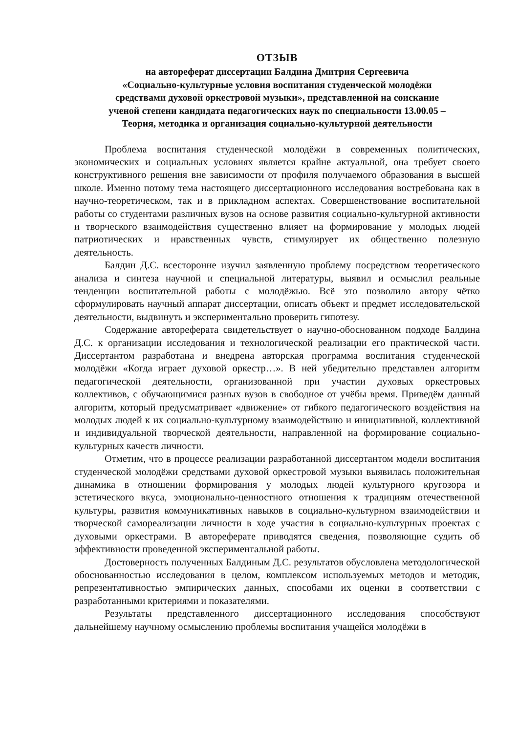ОТЗЫВ
на автореферат диссертации Балдина Дмитрия Сергеевича
«Социально-культурные условия воспитания студенческой молодёжи
средствами духовой оркестровой музыки», представленной на соискание
ученой степени кандидата педагогических наук по специальности 13.00.05 –
Теория, методика и организация социально-культурной деятельности
Проблема воспитания студенческой молодёжи в современных политических, экономических и социальных условиях является крайне актуальной, она требует своего конструктивного решения вне зависимости от профиля получаемого образования в высшей школе. Именно потому тема настоящего диссертационного исследования востребована как в научно-теоретическом, так и в прикладном аспектах. Совершенствование воспитательной работы со студентами различных вузов на основе развития социально-культурной активности и творческого взаимодействия существенно влияет на формирование у молодых людей патриотических и нравственных чувств, стимулирует их общественно полезную деятельность.
Балдин Д.С. всесторонне изучил заявленную проблему посредством теоретического анализа и синтеза научной и специальной литературы, выявил и осмыслил реальные тенденции воспитательной работы с молодёжью. Всё это позволило автору чётко сформулировать научный аппарат диссертации, описать объект и предмет исследовательской деятельности, выдвинуть и экспериментально проверить гипотезу.
Содержание автореферата свидетельствует о научно-обоснованном подходе Балдина Д.С. к организации исследования и технологической реализации его практической части. Диссертантом разработана и внедрена авторская программа воспитания студенческой молодёжи «Когда играет духовой оркестр…». В ней убедительно представлен алгоритм педагогической деятельности, организованной при участии духовых оркестровых коллективов, с обучающимися разных вузов в свободное от учёбы время. Приведём данный алгоритм, который предусматривает «движение» от гибкого педагогического воздействия на молодых людей к их социально-культурному взаимодействию и инициативной, коллективной и индивидуальной творческой деятельности, направленной на формирование социально-культурных качеств личности.
Отметим, что в процессе реализации разработанной диссертантом модели воспитания студенческой молодёжи средствами духовой оркестровой музыки выявилась положительная динамика в отношении формирования у молодых людей культурного кругозора и эстетического вкуса, эмоционально-ценностного отношения к традициям отечественной культуры, развития коммуникативных навыков в социально-культурном взаимодействии и творческой самореализации личности в ходе участия в социально-культурных проектах с духовыми оркестрами. В автореферате приводятся сведения, позволяющие судить об эффективности проведенной экспериментальной работы.
Достоверность полученных Балдиным Д.С. результатов обусловлена методологической обоснованностью исследования в целом, комплексом используемых методов и методик, репрезентативностью эмпирических данных, способами их оценки в соответствии с разработанными критериями и показателями.
Результаты представленного диссертационного исследования способствуют дальнейшему научному осмыслению проблемы воспитания учащейся молодёжи в